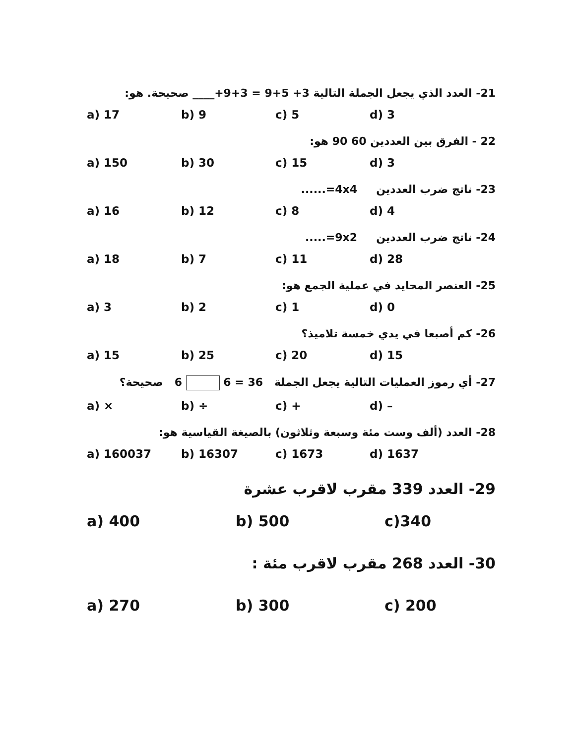21- العدد الذي يجعل الجملة التالية 3+ 5+9 = 3+9+____ صحيحة. هو:
a) 17 b) 9 c) 5 d) 3
22 - الفرق بين العددين 60 90 هو:
a) 150 b) 30 c) 15 d) 3
23- ناتج ضرب العددين 4x4=......
a) 16 b) 12 c) 8 d) 4
24- ناتج ضرب العددين 9x2=.....
a) 18 b) 7 c) 11 d) 28
25- العنصر المحايد في عملية الجمع هو:
a) 3 b) 2 c) 1 d) 0
26- كم أصبعا في يدي خمسة تلاميذ؟
a) 15 b) 25 c) 20 d) 15
27- أي رموز العمليات التالية يجعل الجملة 36 = 6 6 صحيحة؟
a) × b) ÷ c) + d) –
28- العدد (ألف وست مئة وسبعة وثلاثون) بالصيغة القياسية هو:
a) 160037 b) 16307 c) 1673 d) 1637
29- العدد 339 مقرب لاقرب عشرة
a) 400 b) 500 c)340
30- العدد 268 مقرب لاقرب مئة :
a) 270 b) 300 c) 200